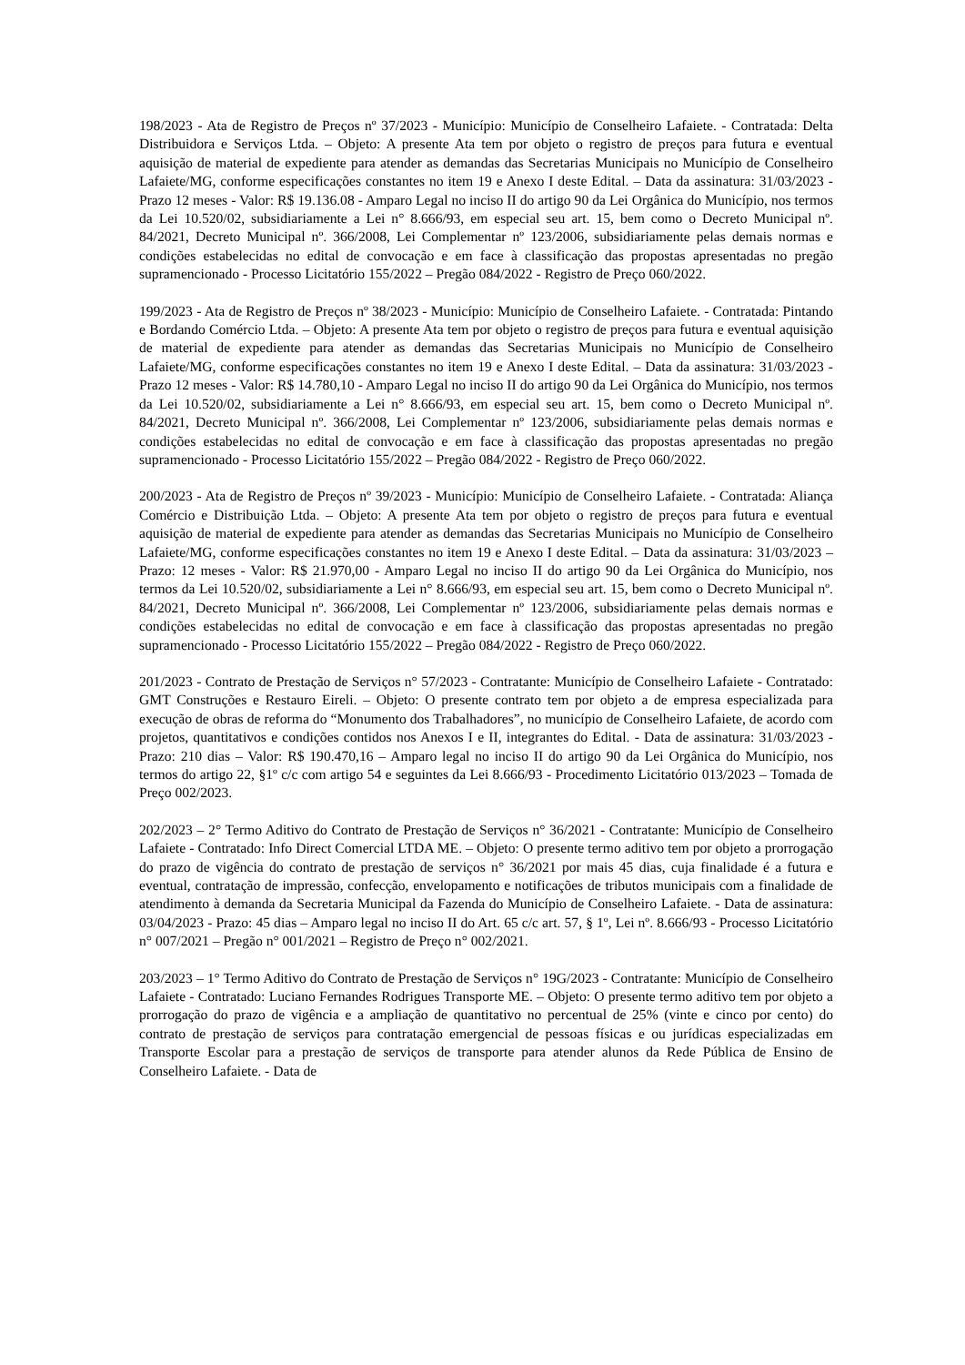198/2023 - Ata de Registro de Preços nº 37/2023 - Município: Município de Conselheiro Lafaiete. - Contratada: Delta Distribuidora e Serviços Ltda. – Objeto: A presente Ata tem por objeto o registro de preços para futura e eventual aquisição de material de expediente para atender as demandas das Secretarias Municipais no Município de Conselheiro Lafaiete/MG, conforme especificações constantes no item 19 e Anexo I deste Edital. – Data da assinatura: 31/03/2023 - Prazo 12 meses - Valor: R$ 19.136.08 - Amparo Legal no inciso II do artigo 90 da Lei Orgânica do Município, nos termos da Lei 10.520/02, subsidiariamente a Lei n° 8.666/93, em especial seu art. 15, bem como o Decreto Municipal nº. 84/2021, Decreto Municipal nº. 366/2008, Lei Complementar nº 123/2006, subsidiariamente pelas demais normas e condições estabelecidas no edital de convocação e em face à classificação das propostas apresentadas no pregão supramencionado - Processo Licitatório 155/2022 – Pregão 084/2022 - Registro de Preço 060/2022.
199/2023 - Ata de Registro de Preços nº 38/2023 - Município: Município de Conselheiro Lafaiete. - Contratada: Pintando e Bordando Comércio Ltda. – Objeto: A presente Ata tem por objeto o registro de preços para futura e eventual aquisição de material de expediente para atender as demandas das Secretarias Municipais no Município de Conselheiro Lafaiete/MG, conforme especificações constantes no item 19 e Anexo I deste Edital. – Data da assinatura: 31/03/2023 - Prazo 12 meses - Valor: R$ 14.780,10 - Amparo Legal no inciso II do artigo 90 da Lei Orgânica do Município, nos termos da Lei 10.520/02, subsidiariamente a Lei n° 8.666/93, em especial seu art. 15, bem como o Decreto Municipal nº. 84/2021, Decreto Municipal nº. 366/2008, Lei Complementar nº 123/2006, subsidiariamente pelas demais normas e condições estabelecidas no edital de convocação e em face à classificação das propostas apresentadas no pregão supramencionado - Processo Licitatório 155/2022 – Pregão 084/2022 - Registro de Preço 060/2022.
200/2023 - Ata de Registro de Preços nº 39/2023 - Município: Município de Conselheiro Lafaiete. - Contratada: Aliança Comércio e Distribuição Ltda. – Objeto: A presente Ata tem por objeto o registro de preços para futura e eventual aquisição de material de expediente para atender as demandas das Secretarias Municipais no Município de Conselheiro Lafaiete/MG, conforme especificações constantes no item 19 e Anexo I deste Edital. – Data da assinatura: 31/03/2023 – Prazo: 12 meses - Valor: R$ 21.970,00 - Amparo Legal no inciso II do artigo 90 da Lei Orgânica do Município, nos termos da Lei 10.520/02, subsidiariamente a Lei n° 8.666/93, em especial seu art. 15, bem como o Decreto Municipal nº. 84/2021, Decreto Municipal nº. 366/2008, Lei Complementar nº 123/2006, subsidiariamente pelas demais normas e condições estabelecidas no edital de convocação e em face à classificação das propostas apresentadas no pregão supramencionado - Processo Licitatório 155/2022 – Pregão 084/2022 - Registro de Preço 060/2022.
201/2023 - Contrato de Prestação de Serviços n° 57/2023 - Contratante: Município de Conselheiro Lafaiete - Contratado: GMT Construções e Restauro Eireli. – Objeto: O presente contrato tem por objeto a de empresa especializada para execução de obras de reforma do “Monumento dos Trabalhadores”, no município de Conselheiro Lafaiete, de acordo com projetos, quantitativos e condições contidos nos Anexos I e II, integrantes do Edital. - Data de assinatura: 31/03/2023 - Prazo: 210 dias – Valor: R$ 190.470,16 – Amparo legal no inciso II do artigo 90 da Lei Orgânica do Município, nos termos do artigo 22, §1º c/c com artigo 54 e seguintes da Lei 8.666/93 - Procedimento Licitatório 013/2023 – Tomada de Preço 002/2023.
202/2023 – 2° Termo Aditivo do Contrato de Prestação de Serviços n° 36/2021 - Contratante: Município de Conselheiro Lafaiete - Contratado: Info Direct Comercial LTDA ME. – Objeto: O presente termo aditivo tem por objeto a prorrogação do prazo de vigência do contrato de prestação de serviços n° 36/2021 por mais 45 dias, cuja finalidade é a futura e eventual, contratação de impressão, confecção, envelopamento e notificações de tributos municipais com a finalidade de atendimento à demanda da Secretaria Municipal da Fazenda do Município de Conselheiro Lafaiete. - Data de assinatura: 03/04/2023 - Prazo: 45 dias – Amparo legal no inciso II do Art. 65 c/c art. 57, § 1º, Lei nº. 8.666/93 - Processo Licitatório n° 007/2021 – Pregão n° 001/2021 – Registro de Preço n° 002/2021.
203/2023 – 1° Termo Aditivo do Contrato de Prestação de Serviços n° 19G/2023 - Contratante: Município de Conselheiro Lafaiete - Contratado: Luciano Fernandes Rodrigues Transporte ME. – Objeto: O presente termo aditivo tem por objeto a prorrogação do prazo de vigência e a ampliação de quantitativo no percentual de 25% (vinte e cinco por cento) do contrato de prestação de serviços para contratação emergencial de pessoas físicas e ou jurídicas especializadas em Transporte Escolar para a prestação de serviços de transporte para atender alunos da Rede Pública de Ensino de Conselheiro Lafaiete. - Data de